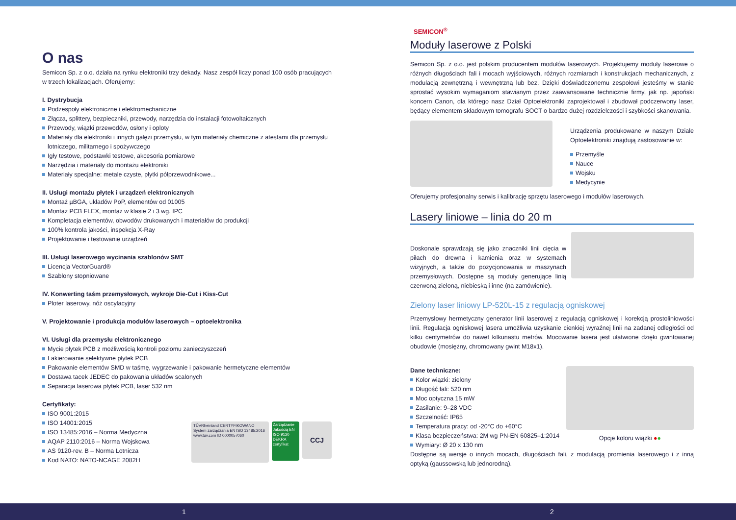O nas
Semicon Sp. z o.o. działa na rynku elektroniki trzy dekady. Nasz zespół liczy ponad 100 osób pracujących w trzech lokalizacjach. Oferujemy:
I. Dystrybucja
Podzespoły elektroniczne i elektromechaniczne
Złącza, splittery, bezpieczniki, przewody, narzędzia do instalacji fotowoltaicznych
Przewody, wiązki przewodów, osłony i oploty
Materiały dla elektroniki i innych gałęzi przemysłu, w tym materiały chemiczne z atestami dla przemysłu lotniczego, militarnego i spożywczego
Igły testowe, podstawki testowe, akcesoria pomiarowe
Narzędzia i materiały do montażu elektroniki
Materiały specjalne: metale czyste, płytki półprzewodnikowe...
II. Usługi montażu płytek i urządzeń elektronicznych
Montaż µBGA, układów PoP, elementów od 01005
Montaż PCB FLEX, montaż w klasie 2 i 3 wg. IPC
Kompletacja elementów, obwodów drukowanych i materiałów do produkcji
100% kontrola jakości, inspekcja X-Ray
Projektowanie i testowanie urządzeń
III. Usługi laserowego wycinania szablonów SMT
Licencja VectorGuard®
Szablony stopniowane
IV. Konwerting taśm przemysłowych, wykroje Die-Cut i Kiss-Cut
Ploter laserowy, nóż oscylacyjny
V. Projektowanie i produkcja modułów laserowych – optoelektronika
VI. Usługi dla przemysłu elektronicznego
Mycie płytek PCB z możliwością kontroli poziomu zanieczyszczeń
Lakierowanie selektywne płytek PCB
Pakowanie elementów SMD w taśmę, wygrzewanie i pakowanie hermetyczne elementów
Dostawa tacek JEDEC do pakowania układów scalonych
Separacja laserowa płytek PCB, laser 532 nm
Certyfikaty:
ISO 9001:2015
ISO 14001:2015
ISO 13485:2016 – Norma Medyczna
AQAP 2110:2016 – Norma Wojskowa
AS 9120-rev. B – Norma Lotnicza
Kod NATO: NATO-NCAGE 2082H
TÜVRheinland CERTYFIKOWANO System zarządzania EN ISO 13485:2016 www.tuv.com ID 0000057060
Zarządzanie Jakością EN ISO 9120 DEKRA certyfikat
CCJ
SEMICON<sup>®</sup>
Moduły laserowe z Polski
Semicon Sp. z o.o. jest polskim producentem modułów laserowych. Projektujemy moduły laserowe o różnych długościach fali i mocach wyjściowych, różnych rozmiarach i konstrukcjach mechanicznych, z modulacją zewnętrzną i wewnętrzną lub bez. Dzięki doświadczonemu zespołowi jesteśmy w stanie sprostać wysokim wymaganiom stawianym przez zaawansowane technicznie firmy, jak np. japoński koncern Canon, dla którego nasz Dział Optoelektroniki zaprojektował i zbudował podczerwony laser, będący elementem składowym tomografu SOCT o bardzo dużej rozdzielczości i szybkości skanowania.
Urządzenia produkowane w naszym Dziale Optoelektroniki znajdują zastosowanie w:
Przemyśle
Nauce
Wojsku
Medycynie
Oferujemy profesjonalny serwis i kalibrację sprzętu laserowego i modułów laserowych.
Lasery liniowe – linia do 20 m
Doskonale sprawdzają się jako znaczniki linii cięcia w piłach do drewna i kamienia oraz w systemach wizyjnych, a także do pozycjonowania w maszynach przemysłowych. Dostępne są moduły generujące linią czerwoną zieloną, niebieską i inne (na zamówienie).
Zielony laser liniowy LP-520L-15 z regulacją ogniskowej
Przemysłowy hermetyczny generator linii laserowej z regulacją ogniskowej i korekcją prostoliniowości linii. Regulacja ogniskowej lasera umożliwia uzyskanie cienkiej wyraźnej linii na zadanej odległości od kilku centymetrów do nawet kilkunastu metrów. Mocowanie lasera jest ułatwione dzięki gwintowanej obudowie (mosiężny, chromowany gwint M18x1).
Dane techniczne:
Kolor wiązki: zielony
Długość fali: 520 nm
Moc optyczna 15 mW
Zasilanie: 9–28 VDC
Szczelność: IP65
Temperatura pracy: od -20°C do +60°C
Klasa bezpieczeństwa: 2M wg PN-EN 60825–1:2014
Wymiary: Ø 20 x 130 nm
Opcje koloru wiązki ●●
Dostępne są wersje o innych mocach, długościach fali, z modulacją promienia laserowego i z inną optyką (gaussowską lub jednorodną).
1 2